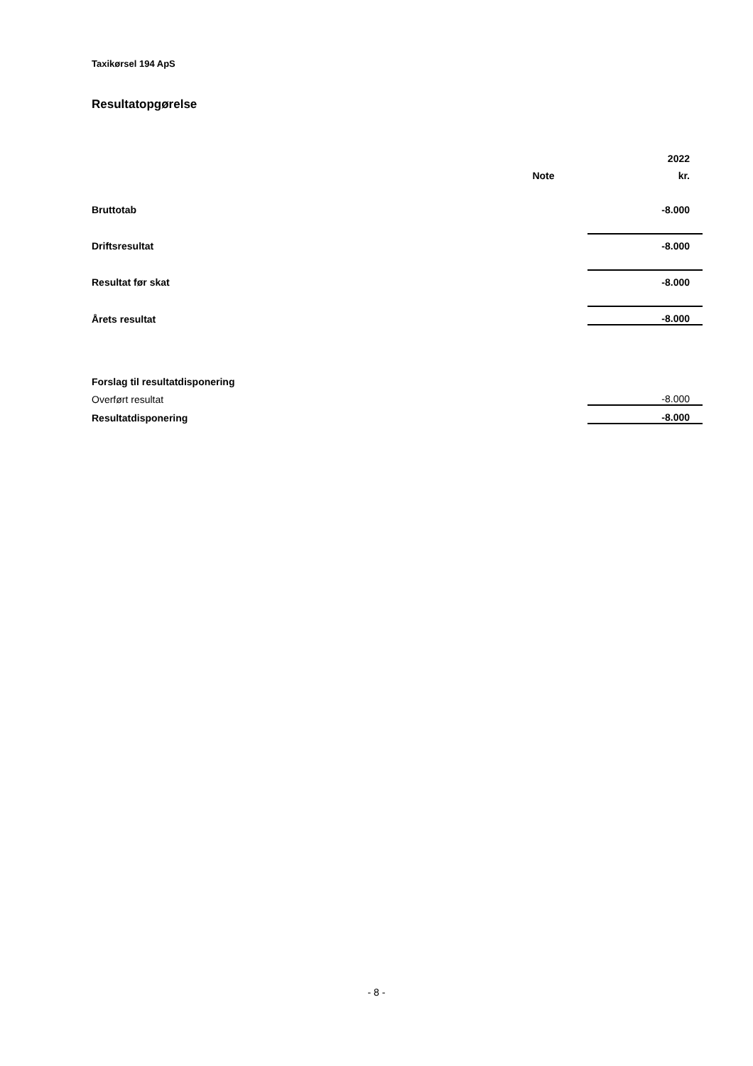Taxikørsel 194 ApS
Resultatopgørelse
| | | 2022 |
| --- | --- | --- |
| | Note | kr. |
| Bruttotab | | -8.000 |
| Driftsresultat | | -8.000 |
| Resultat før skat | | -8.000 |
| Årets resultat | | -8.000 |
| Forslag til resultatdisponering | | |
| Overført resultat | | -8.000 |
| Resultatdisponering | | -8.000 |
- 8 -